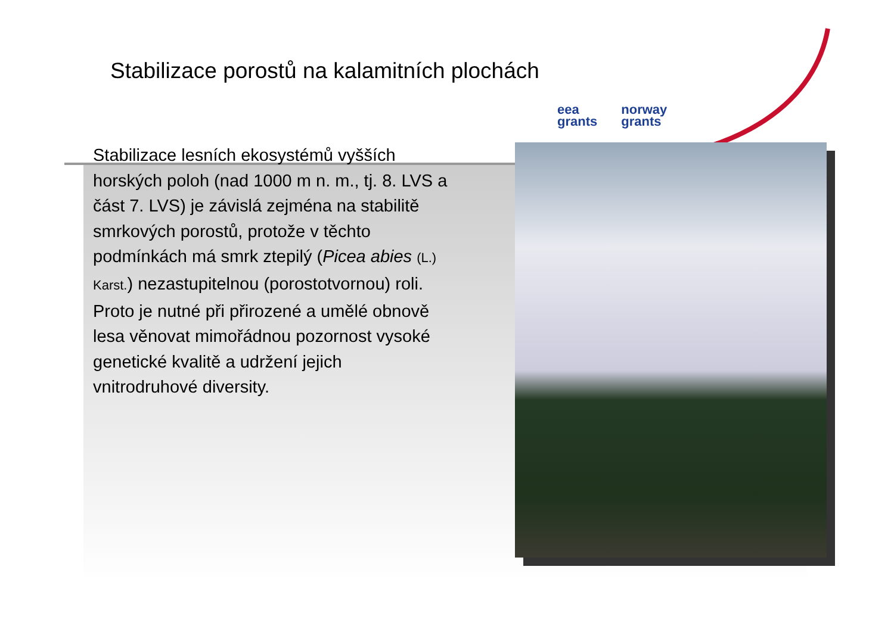Stabilizace porostů na kalamitních plochách
eea
grants
norway
grants
Stabilizace lesních ekosystémů vyšších horských poloh (nad 1000 m n. m., tj. 8. LVS a část 7. LVS) je závislá zejména na stabilitě smrkových porostů, protože v těchto podmínkách má smrk ztepilý (Picea abies (L.) Karst.) nezastupitelnou (porostotvornou) roli. Proto je nutné při přirozené a umělé obnově lesa věnovat mimořádnou pozornost vysoké genetické kvalitě a udržení jejich vnitrodruhové diversity.